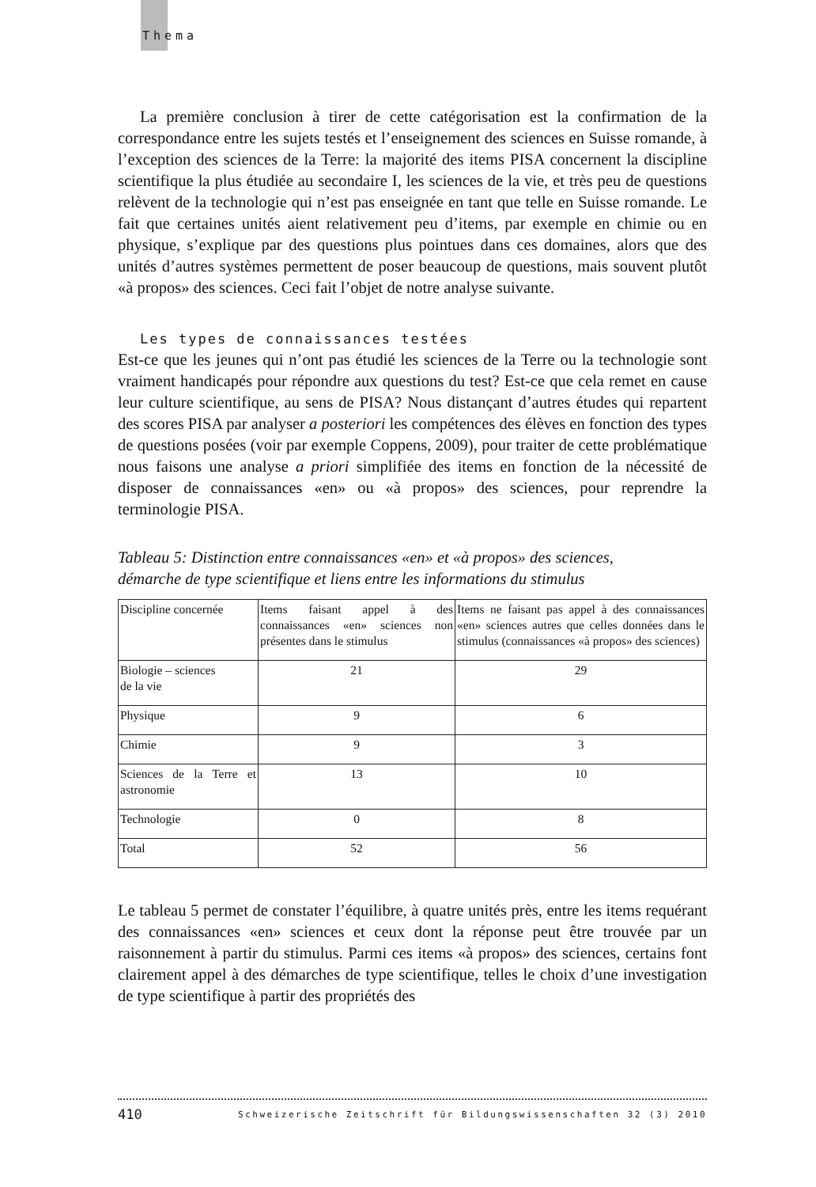Thema
La première conclusion à tirer de cette catégorisation est la confirmation de la correspondance entre les sujets testés et l’enseignement des sciences en Suisse romande, à l’exception des sciences de la Terre: la majorité des items PISA concernent la discipline scientifique la plus étudiée au secondaire I, les sciences de la vie, et très peu de questions relèvent de la technologie qui n’est pas enseignée en tant que telle en Suisse romande. Le fait que certaines unités aient relativement peu d’items, par exemple en chimie ou en physique, s’explique par des questions plus pointues dans ces domaines, alors que des unités d’autres systèmes permettent de poser beaucoup de questions, mais souvent plutôt «à propos» des sciences. Ceci fait l’objet de notre analyse suivante.
Les types de connaissances testées
Est-ce que les jeunes qui n’ont pas étudié les sciences de la Terre ou la technologie sont vraiment handicapés pour répondre aux questions du test? Est-ce que cela remet en cause leur culture scientifique, au sens de PISA? Nous distançant d’autres études qui repartent des scores PISA par analyser a posteriori les compétences des élèves en fonction des types de questions posées (voir par exemple Coppens, 2009), pour traiter de cette problématique nous faisons une analyse a priori simplifiée des items en fonction de la nécessité de disposer de connaissances «en» ou «à propos» des sciences, pour reprendre la terminologie PISA.
Tableau 5: Distinction entre connaissances «en» et «à propos» des sciences,
démarche de type scientifique et liens entre les informations du stimulus
| Discipline concernée | Items faisant appel à des connaissances «en» sciences non présentes dans le stimulus | Items ne faisant pas appel à des connaissances «en» sciences autres que celles données dans le stimulus (connaissances «à propos» des sciences) |
| Biologie – sciences de la vie | 21 | 29 |
| Physique | 9 | 6 |
| Chimie | 9 | 3 |
| Sciences de la Terre et astronomie | 13 | 10 |
| Technologie | 0 | 8 |
| Total | 52 | 56 |
Le tableau 5 permet de constater l’équilibre, à quatre unités près, entre les items requérant des connaissances «en» sciences et ceux dont la réponse peut être trouvée par un raisonnement à partir du stimulus. Parmi ces items «à propos» des sciences, certains font clairement appel à des démarches de type scientifique, telles le choix d’une investigation de type scientifique à partir des propriétés des
410 Schweizerische Zeitschrift für Bildungswissenschaften 32 (3) 2010